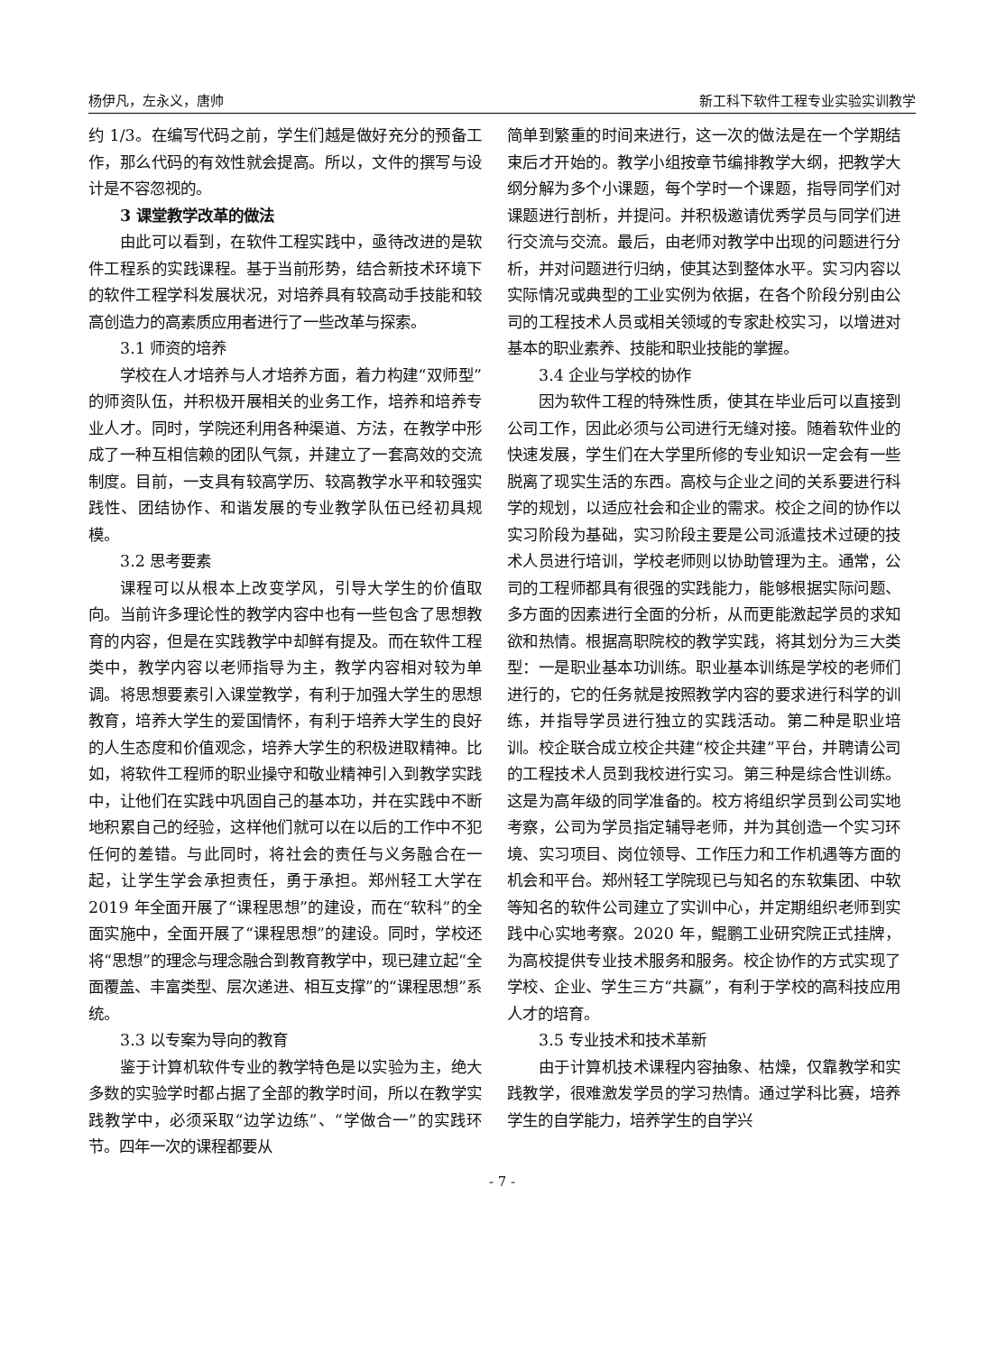杨伊凡，左永义，唐帅 新工科下软件工程专业实验实训教学
约 1/3。在编写代码之前，学生们越是做好充分的预备工作，那么代码的有效性就会提高。所以，文件的撰写与设计是不容忽视的。
3 课堂教学改革的做法
由此可以看到，在软件工程实践中，亟待改进的是软件工程系的实践课程。基于当前形势，结合新技术环境下的软件工程学科发展状况，对培养具有较高动手技能和较高创造力的高素质应用者进行了一些改革与探索。
3.1 师资的培养
学校在人才培养与人才培养方面，着力构建“双师型”的师资队伍，并积极开展相关的业务工作，培养和培养专业人才。同时，学院还利用各种渠道、方法，在教学中形成了一种互相信赖的团队气氛，并建立了一套高效的交流制度。目前，一支具有较高学历、较高教学水平和较强实践性、团结协作、和谐发展的专业教学队伍已经初具规模。
3.2 思考要素
课程可以从根本上改变学风，引导大学生的价值取向。当前许多理论性的教学内容中也有一些包含了思想教育的内容，但是在实践教学中却鲜有提及。而在软件工程类中，教学内容以老师指导为主，教学内容相对较为单调。将思想要素引入课堂教学，有利于加强大学生的思想教育，培养大学生的爱国情怀，有利于培养大学生的良好的人生态度和价值观念，培养大学生的积极进取精神。比如，将软件工程师的职业操守和敬业精神引入到教学实践中，让他们在实践中巩固自己的基本功，并在实践中不断地积累自己的经验，这样他们就可以在以后的工作中不犯任何的差错。与此同时，将社会的责任与义务融合在一起，让学生学会承担责任，勇于承担。郑州轻工大学在 2019 年全面开展了“课程思想”的建设，而在“软科”的全面实施中，全面开展了“课程思想”的建设。同时，学校还将“思想”的理念与理念融合到教育教学中，现已建立起“全面覆盖、丰富类型、层次递进、相互支撑”的“课程思想”系统。
3.3 以专案为导向的教育
鉴于计算机软件专业的教学特色是以实验为主，绝大多数的实验学时都占据了全部的教学时间，所以在教学实践教学中，必须采取“边学边练”、“学做合一”的实践环节。四年一次的课程都要从
简单到繁重的时间来进行，这一次的做法是在一个学期结束后才开始的。教学小组按章节编排教学大纲，把教学大纲分解为多个小课题，每个学时一个课题，指导同学们对课题进行剖析，并提问。并积极邀请优秀学员与同学们进行交流与交流。最后，由老师对教学中出现的问题进行分析，并对问题进行归纳，使其达到整体水平。实习内容以实际情况或典型的工业实例为依据，在各个阶段分别由公司的工程技术人员或相关领域的专家赴校实习，以增进对基本的职业素养、技能和职业技能的掌握。
3.4 企业与学校的协作
因为软件工程的特殊性质，使其在毕业后可以直接到公司工作，因此必须与公司进行无缝对接。随着软件业的快速发展，学生们在大学里所修的专业知识一定会有一些脱离了现实生活的东西。高校与企业之间的关系要进行科学的规划，以适应社会和企业的需求。校企之间的协作以实习阶段为基础，实习阶段主要是公司派遣技术过硬的技术人员进行培训，学校老师则以协助管理为主。通常，公司的工程师都具有很强的实践能力，能够根据实际问题、多方面的因素进行全面的分析，从而更能激起学员的求知欲和热情。根据高职院校的教学实践，将其划分为三大类型：一是职业基本功训练。职业基本训练是学校的老师们进行的，它的任务就是按照教学内容的要求进行科学的训练，并指导学员进行独立的实践活动。第二种是职业培训。校企联合成立校企共建“校企共建”平台，并聘请公司的工程技术人员到我校进行实习。第三种是综合性训练。这是为高年级的同学准备的。校方将组织学员到公司实地考察，公司为学员指定辅导老师，并为其创造一个实习环境、实习项目、岗位领导、工作压力和工作机遇等方面的机会和平台。郑州轻工学院现已与知名的东软集团、中软等知名的软件公司建立了实训中心，并定期组织老师到实践中心实地考察。2020 年，鲲鹏工业研究院正式挂牌，为高校提供专业技术服务和服务。校企协作的方式实现了学校、企业、学生三方“共赢”，有利于学校的高科技应用人才的培育。
3.5 专业技术和技术革新
由于计算机技术课程内容抽象、枯燥，仅靠教学和实践教学，很难激发学员的学习热情。通过学科比赛，培养学生的自学能力，培养学生的自学兴
- 7 -